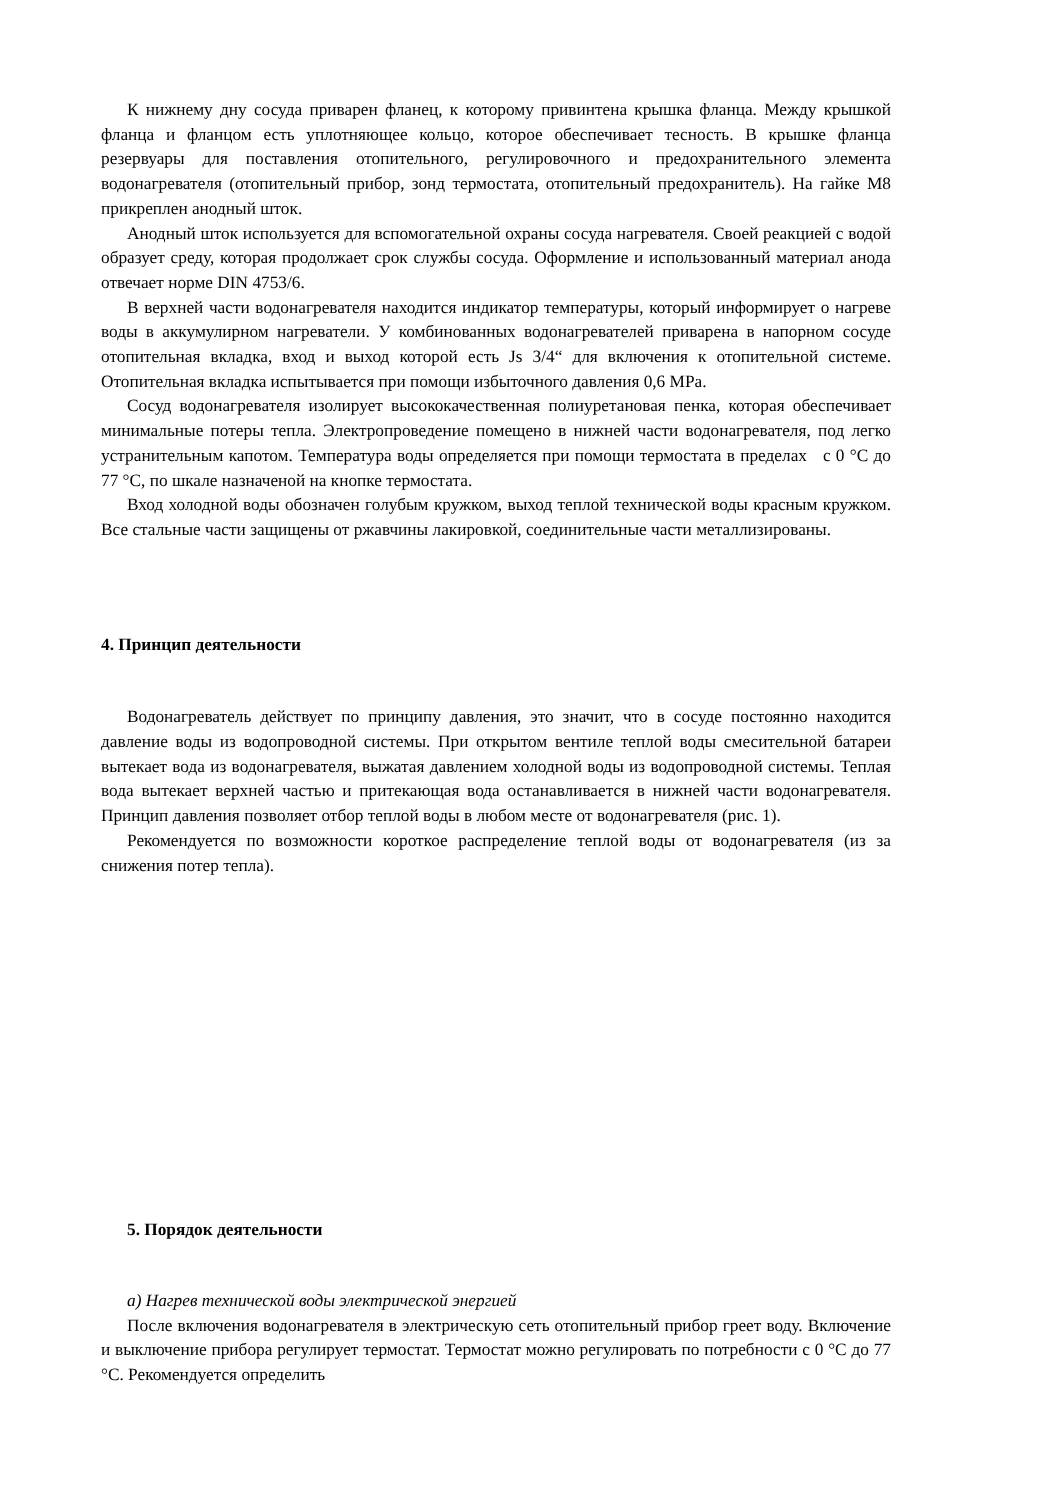К нижнему дну сосуда приварен фланец, к которому привинтена крышка фланца. Между крышкой фланца и фланцом есть уплотняющее кольцо, которое обеспечивает тесность. В крышке фланца резервуары для поставления отопительного, регулировочного и предохранительного элемента водонагревателя (отопительный прибор, зонд термостата, отопительный предохранитель). На гайке M8 прикреплен анодный шток.
Анодный шток используется для вспомогательной охраны сосуда нагревателя. Своей реакцией с водой образует среду, которая продолжает срок службы сосуда. Оформление и использованный материал анода отвечает норме DIN 4753/6.
В верхней части водонагревателя находится индикатор температуры, который информирует о нагреве воды в аккумулирном нагреватели. У комбинованных водонагревателей приварена в напорном сосуде отопительная вкладка, вход и выход которой есть Js 3/4“ для включения к отопительной системе. Отопительная вкладка испытывается при помощи избыточного давления 0,6 MPa.
Сосуд водонагревателя изолирует высококачественная полиуретановая пенка, которая обеспечивает минимальные потеры тепла. Электропроведение помещено в нижней части водонагревателя, под легко устранительным капотом. Температура воды определяется при помощи термостата в пределах с 0 °C до 77 °C, по шкале назначеной на кнопке термостата.
Вход холодной воды обозначен голубым кружком, выход теплой технической воды красным кружком. Все стальные части защищены от ржавчины лакировкой, соединительные части металлизированы.
4. Принцип деятельности
Водонагреватель действует по принципу давления, это значит, что в сосуде постоянно находится давление воды из водопроводной системы. При открытом вентиле теплой воды смесительной батареи вытекает вода из водонагревателя, выжатая давлением холодной воды из водопроводной системы. Теплая вода вытекает верхней частью и притекающая вода останавливается в нижней части водонагревателя. Принцип давления позволяет отбор теплой воды в любом месте от водонагревателя (рис. 1).
Рекомендуется по возможности короткое распределение теплой воды от водонагревателя (из за снижения потер тепла).
5. Порядок деятельности
а) Нагрев технической воды электрической энергией
После включения водонагревателя в электрическую сеть отопительный прибор греет воду. Включение и выключение прибора регулирует термостат. Термостат можно регулировать по потребности с 0 °C до 77 °C. Рекомендуется определить